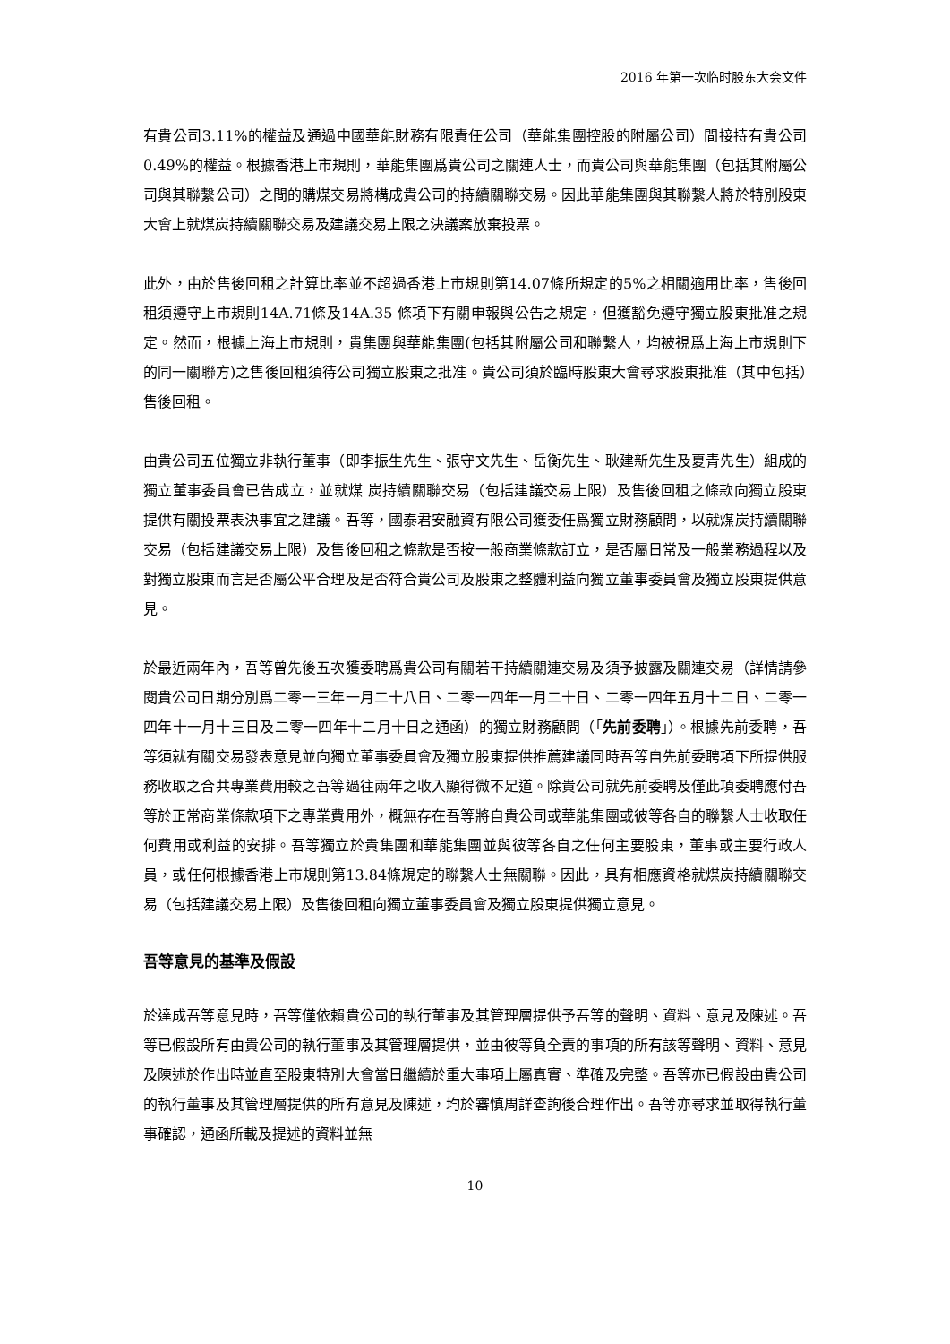2016 年第一次临时股东大会文件
有貴公司3.11%的權益及通過中國華能財務有限責任公司（華能集團控股的附屬公司）間接持有貴公司0.49%的權益。根據香港上市規則，華能集團爲貴公司之關連人士，而貴公司與華能集團（包括其附屬公司與其聯繫公司）之間的購煤交易將構成貴公司的持續關聯交易。因此華能集團與其聯繫人將於特別股東大會上就煤炭持續關聯交易及建議交易上限之決議案放棄投票。
此外，由於售後回租之計算比率並不超過香港上市規則第14.07條所規定的5%之相關適用比率，售後回租須遵守上市規則14A.71條及14A.35 條項下有關申報與公告之規定，但獲豁免遵守獨立股東批准之規定。然而，根據上海上市規則，貴集團與華能集團(包括其附屬公司和聯繫人，均被視爲上海上市規則下的同一關聯方)之售後回租須待公司獨立股東之批准。貴公司須於臨時股東大會尋求股東批准（其中包括）售後回租。
由貴公司五位獨立非執行董事（即李振生先生、張守文先生、岳衡先生、耿建新先生及夏青先生）組成的獨立董事委員會已告成立，並就煤 炭持續關聯交易（包括建議交易上限）及售後回租之條款向獨立股東提供有關投票表決事宜之建議。吾等，國泰君安融資有限公司獲委任爲獨立財務顧問，以就煤炭持續關聯交易（包括建議交易上限）及售後回租之條款是否按一般商業條款訂立，是否屬日常及一般業務過程以及對獨立股東而言是否屬公平合理及是否符合貴公司及股東之整體利益向獨立董事委員會及獨立股東提供意見。
於最近兩年內，吾等曾先後五次獲委聘爲貴公司有關若干持續關連交易及須予披露及關連交易（詳情請參閱貴公司日期分別爲二零一三年一月二十八日、二零一四年一月二十日、二零一四年五月十二日、二零一四年十一月十三日及二零一四年十二月十日之通函）的獨立財務顧問（「先前委聘」）。根據先前委聘，吾等須就有關交易發表意見並向獨立董事委員會及獨立股東提供推薦建議同時吾等自先前委聘項下所提供服務收取之合共專業費用較之吾等過往兩年之收入顯得微不足道。除貴公司就先前委聘及僅此項委聘應付吾等於正常商業條款項下之專業費用外，概無存在吾等將自貴公司或華能集團或彼等各自的聯繫人士收取任何費用或利益的安排。吾等獨立於貴集團和華能集團並與彼等各自之任何主要股東，董事或主要行政人員，或任何根據香港上市規則第13.84條規定的聯繫人士無關聯。因此，具有相應資格就煤炭持續關聯交易（包括建議交易上限）及售後回租向獨立董事委員會及獨立股東提供獨立意見。
吾等意見的基準及假設
於達成吾等意見時，吾等僅依賴貴公司的執行董事及其管理層提供予吾等的聲明、資料、意見及陳述。吾等已假設所有由貴公司的執行董事及其管理層提供，並由彼等負全責的事項的所有該等聲明、資料、意見及陳述於作出時並直至股東特別大會當日繼續於重大事項上屬真實、準確及完整。吾等亦已假設由貴公司的執行董事及其管理層提供的所有意見及陳述，均於審慎周詳查詢後合理作出。吾等亦尋求並取得執行董事確認，通函所載及提述的資料並無
10